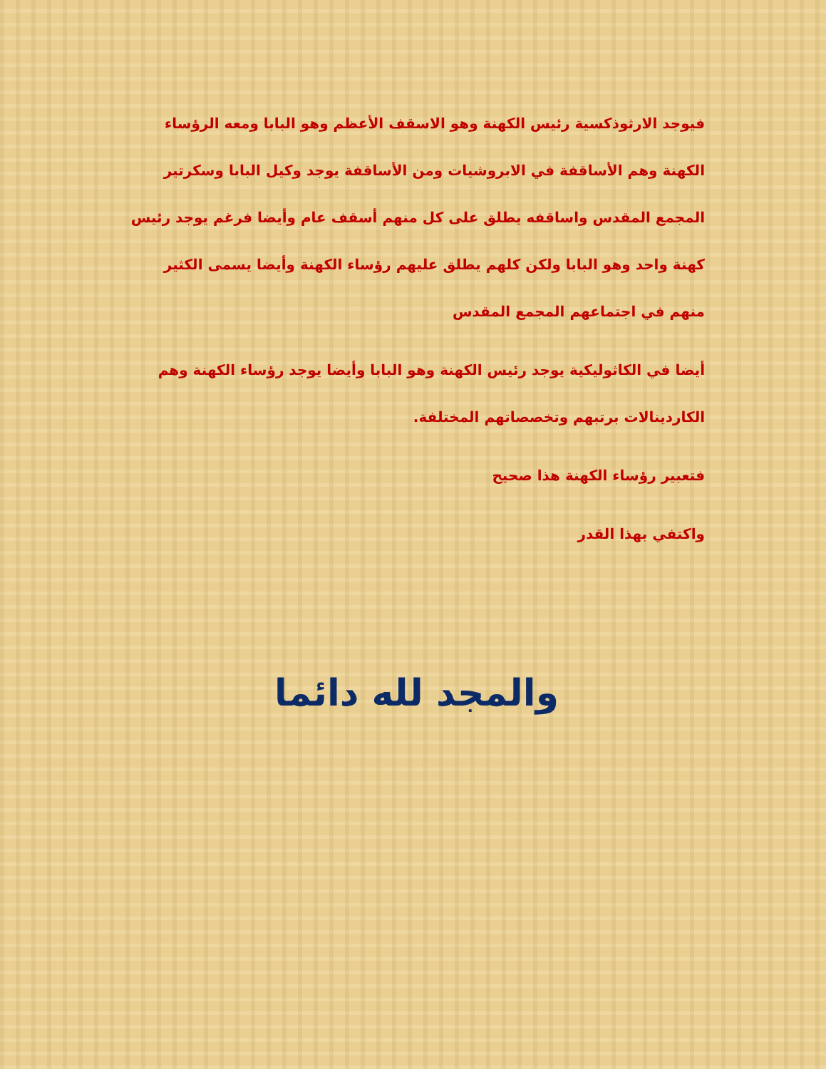فيوجد الارثوذكسية رئيس الكهنة وهو الاسقف الأعظم وهو البابا ومعه الرؤساء الكهنة وهم الأساقفة في الابروشيات ومن الأساقفة يوجد وكيل البابا وسكرتير المجمع المقدس واساقفه يطلق على كل منهم أسقف عام وأيضا فرغم يوجد رئيس كهنة واحد وهو البابا ولكن كلهم يطلق عليهم رؤساء الكهنة وأيضا يسمى الكثير منهم في اجتماعهم المجمع المقدس
أيضا في الكاثوليكية يوجد رئيس الكهنة وهو البابا وأيضا يوجد رؤساء الكهنة وهم الكاردينالات برتبهم وتخصصاتهم المختلفة.
فتعبير رؤساء الكهنة هذا صحيح
واكتفي بهذا القدر
والمجد لله دائما